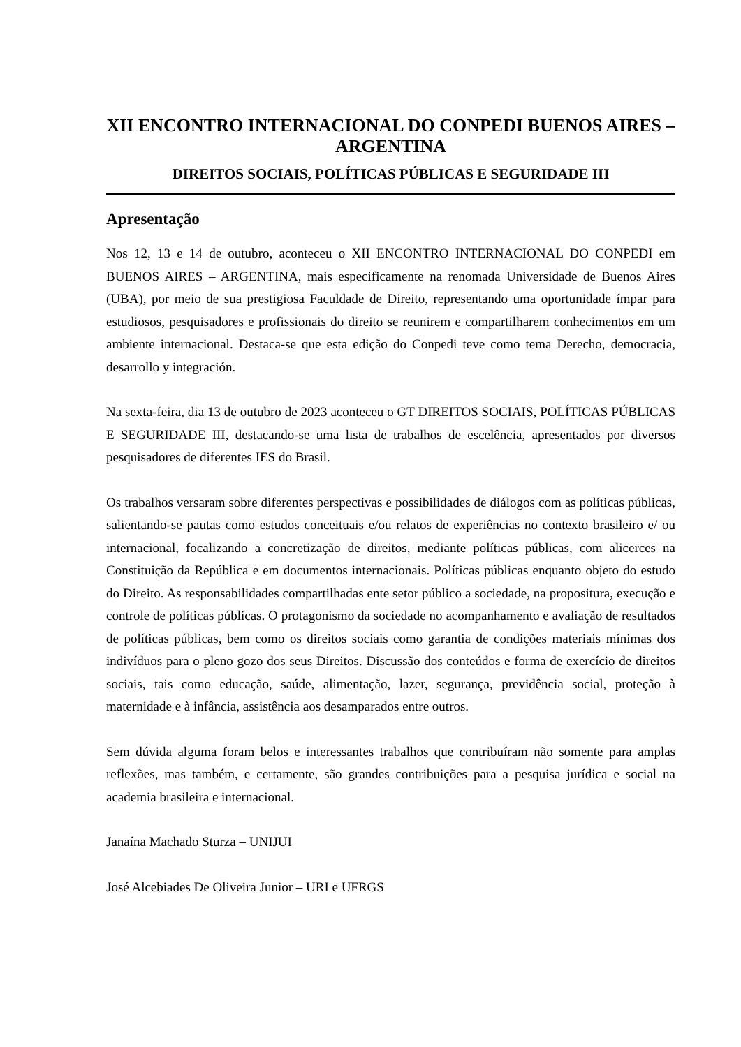XII ENCONTRO INTERNACIONAL DO CONPEDI BUENOS AIRES – ARGENTINA
DIREITOS SOCIAIS, POLÍTICAS PÚBLICAS E SEGURIDADE III
Apresentação
Nos 12, 13 e 14 de outubro, aconteceu o XII ENCONTRO INTERNACIONAL DO CONPEDI em BUENOS AIRES – ARGENTINA, mais especificamente na renomada Universidade de Buenos Aires (UBA), por meio de sua prestigiosa Faculdade de Direito, representando uma oportunidade ímpar para estudiosos, pesquisadores e profissionais do direito se reunirem e compartilharem conhecimentos em um ambiente internacional. Destaca-se que esta edição do Conpedi teve como tema Derecho, democracia, desarrollo y integración.
Na sexta-feira, dia 13 de outubro de 2023 aconteceu o GT DIREITOS SOCIAIS, POLÍTICAS PÚBLICAS E SEGURIDADE III, destacando-se uma lista de trabalhos de escelência, apresentados por diversos pesquisadores de diferentes IES do Brasil.
Os trabalhos versaram sobre diferentes perspectivas e possibilidades de diálogos com as políticas públicas, salientando-se pautas como estudos conceituais e/ou relatos de experiências no contexto brasileiro e/ ou internacional, focalizando a concretização de direitos, mediante políticas públicas, com alicerces na Constituição da República e em documentos internacionais. Políticas públicas enquanto objeto do estudo do Direito. As responsabilidades compartilhadas ente setor público a sociedade, na propositura, execução e controle de políticas públicas. O protagonismo da sociedade no acompanhamento e avaliação de resultados de políticas públicas, bem como os direitos sociais como garantia de condições materiais mínimas dos indivíduos para o pleno gozo dos seus Direitos. Discussão dos conteúdos e forma de exercício de direitos sociais, tais como educação, saúde, alimentação, lazer, segurança, previdência social, proteção à maternidade e à infância, assistência aos desamparados entre outros.
Sem dúvida alguma foram belos e interessantes trabalhos que contribuíram não somente para amplas reflexões, mas também, e certamente, são grandes contribuições para a pesquisa jurídica e social na academia brasileira e internacional.
Janaína Machado Sturza – UNIJUI
José Alcebiades De Oliveira Junior – URI e UFRGS